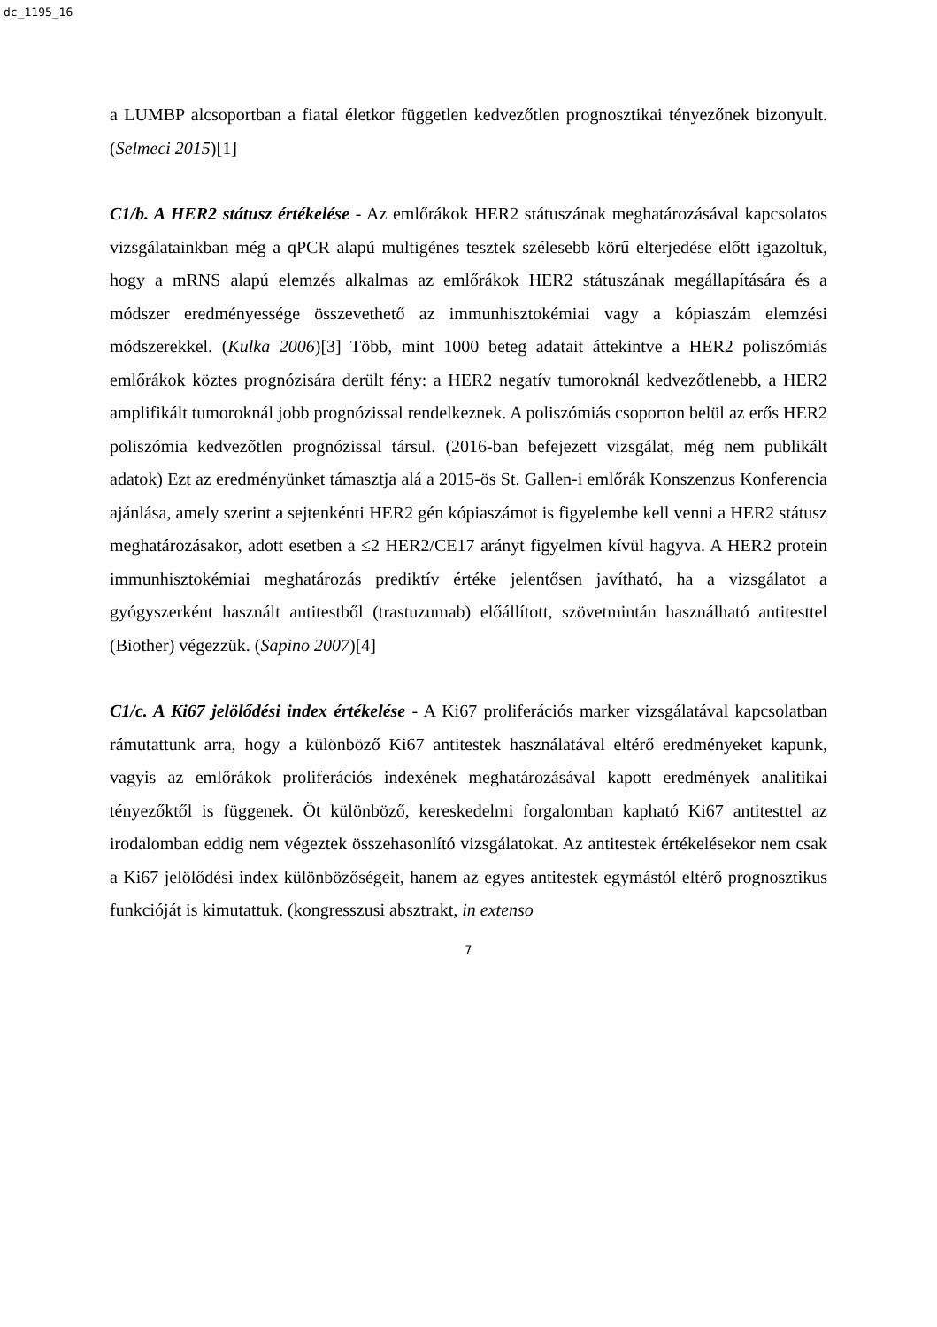dc_1195_16
a LUMBP alcsoportban a fiatal életkor független kedvezőtlen prognosztikai tényezőnek bizonyult. (Selmeci 2015)[1]
C1/b. A HER2 státusz értékelése - Az emlőrákok HER2 státuszának meghatározásával kapcsolatos vizsgálatainkban még a qPCR alapú multigénes tesztek szélesebb körű elterjedése előtt igazoltuk, hogy a mRNS alapú elemzés alkalmas az emlőrákok HER2 státuszának megállapítására és a módszer eredményessége összevethető az immunhisztokémiai vagy a kópiaszám elemzési módszerekkel. (Kulka 2006)[3] Több, mint 1000 beteg adatait áttekintve a HER2 poliszómiás emlőrákok köztes prognózisára derült fény: a HER2 negatív tumoroknál kedvezőtlenebb, a HER2 amplifikált tumoroknál jobb prognózissal rendelkeznek. A poliszómiás csoporton belül az erős HER2 poliszómia kedvezőtlen prognózissal társul. (2016-ban befejezett vizsgálat, még nem publikált adatok) Ezt az eredményünket támasztja alá a 2015-ös St. Gallen-i emlőrák Konszenzus Konferencia ajánlása, amely szerint a sejtenkénti HER2 gén kópiaszámot is figyelembe kell venni a HER2 státusz meghatározásakor, adott esetben a ≤2 HER2/CE17 arányt figyelmen kívül hagyva. A HER2 protein immunhisztokémiai meghatározás prediktív értéke jelentősen javítható, ha a vizsgálatot a gyógyszerként használt antitestből (trastuzumab) előállított, szövetmintán használható antitesttel (Biother) végezzük. (Sapino 2007)[4]
C1/c. A Ki67 jelölődési index értékelése - A Ki67 proliferációs marker vizsgálatával kapcsolatban rámutattunk arra, hogy a különböző Ki67 antitestek használatával eltérő eredményeket kapunk, vagyis az emlőrákok proliferációs indexének meghatározásával kapott eredmények analitikai tényezőktől is függenek. Öt különböző, kereskedelmi forgalomban kapható Ki67 antitesttel az irodalomban eddig nem végeztek összehasonlító vizsgálatokat. Az antitestek értékelésekor nem csak a Ki67 jelölődési index különbözőségeit, hanem az egyes antitestek egymástól eltérő prognosztikus funkcióját is kimutattuk. (kongresszusi absztrakt, in extenso
7